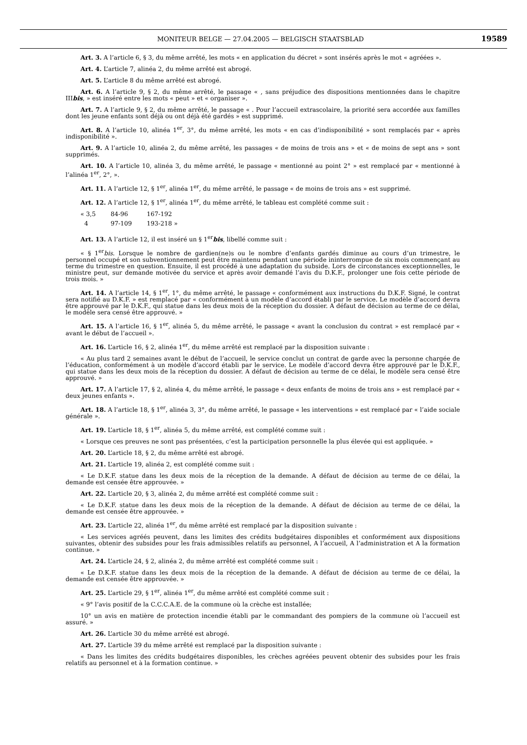MONITEUR BELGE — 27.04.2005 — BELGISCH STAATSBLAD 19589
Art. 3. A l’article 6, § 3, du même arrêté, les mots « en application du décret » sont insérés après le mot « agréées ».
Art. 4. L’article 7, alinéa 2, du même arrêté est abrogé.
Art. 5. L’article 8 du même arrêté est abrogé.
Art. 6. A l’article 9, § 2, du même arrêté, le passage « , sans préjudice des dispositions mentionnées dans le chapitre IIIbis, » est inséré entre les mots « peut » et « organiser ».
Art. 7. A l’article 9, § 2, du même arrêté, le passage « . Pour l’accueil extrascolaire, la priorité sera accordée aux familles dont les jeune enfants sont déjà ou ont déjà été gardés » est supprimé.
Art. 8. A l’article 10, alinéa 1<sup>er</sup>, 3°, du même arrêté, les mots « en cas d’indisponibilité » sont remplacés par « après indisponibilité ».
Art. 9. A l’article 10, alinéa 2, du même arrêté, les passages « de moins de trois ans » et « de moins de sept ans » sont supprimés.
Art. 10. A l’article 10, alinéa 3, du même arrêté, le passage « mentionné au point 2° » est remplacé par « mentionné à l’alinéa 1<sup>er</sup>, 2°, ».
Art. 11. A l’article 12, § 1<sup>er</sup>, alinéa 1<sup>er</sup>, du même arrêté, le passage « de moins de trois ans » est supprimé.
Art. 12. A l’article 12, § 1<sup>er</sup>, alinéa 1<sup>er</sup>, du même arrêté, le tableau est complété comme suit :
| « 3,5 | 84-96 | 167-192 |
| 4 | 97-109 | 193-218 » |
Art. 13. A l’article 12, il est inséré un § 1<sup>er</sup>bis, libellé comme suit :
« § 1<sup>er</sup>bis. Lorsque le nombre de gardien(ne)s ou le nombre d’enfants gardés diminue au cours d’un trimestre, le personnel occupé et son subventionnement peut être maintenu pendant une période ininterrompue de six mois commençant au terme du trimestre en question. Ensuite, il est procédé à une adaptation du subside. Lors de circonstances exceptionnelles, le ministre peut, sur demande motivée du service et après avoir demandé l’avis du D.K.F., prolonger une fois cette période de trois mois. »
Art. 14. A l’article 14, § 1<sup>er</sup>, 1°, du même arrêté, le passage « conformément aux instructions du D.K.F. Signé, le contrat sera notifié au D.K.F. » est remplacé par « conformément à un modèle d’accord établi par le service. Le modèle d’accord devra être approuvé par le D.K.F., qui statue dans les deux mois de la réception du dossier. A défaut de décision au terme de ce délai, le modèle sera censé être approuvé. »
Art. 15. A l’article 16, § 1<sup>er</sup>, alinéa 5, du même arrêté, le passage « avant la conclusion du contrat » est remplacé par « avant le début de l’accueil ».
Art. 16. L’article 16, § 2, alinéa 1<sup>er</sup>, du même arrêté est remplacé par la disposition suivante :
« Au plus tard 2 semaines avant le début de l’accueil, le service conclut un contrat de garde avec la personne chargée de l’éducation, conformément à un modèle d’accord établi par le service. Le modèle d’accord devra être approuvé par le D.K.F., qui statue dans les deux mois de la réception du dossier. A défaut de décision au terme de ce délai, le modèle sera censé être approuvé. »
Art. 17. A l’article 17, § 2, alinéa 4, du même arrêté, le passage « deux enfants de moins de trois ans » est remplacé par « deux jeunes enfants ».
Art. 18. A l’article 18, § 1<sup>er</sup>, alinéa 3, 3°, du même arrêté, le passage « les interventions » est remplacé par « l’aide sociale générale ».
Art. 19. L’article 18, § 1<sup>er</sup>, alinéa 5, du même arrêté, est complété comme suit :
« Lorsque ces preuves ne sont pas présentées, c’est la participation personnelle la plus élevée qui est appliquée. »
Art. 20. L’article 18, § 2, du même arrêté est abrogé.
Art. 21. L’article 19, alinéa 2, est complété comme suit :
« Le D.K.F. statue dans les deux mois de la réception de la demande. A défaut de décision au terme de ce délai, la demande est censée être approuvée. »
Art. 22. L’article 20, § 3, alinéa 2, du même arrêté est complété comme suit :
« Le D.K.F. statue dans les deux mois de la réception de la demande. A défaut de décision au terme de ce délai, la demande est censée être approuvée. »
Art. 23. L’article 22, alinéa 1<sup>er</sup>, du même arrêté est remplacé par la disposition suivante :
« Les services agréés peuvent, dans les limites des crédits budgétaires disponibles et conformément aux dispositions suivantes, obtenir des subsides pour les frais admissibles relatifs au personnel, A l’accueil, A l’administration et A la formation continue. »
Art. 24. L’article 24, § 2, alinéa 2, du même arrêté est complété comme suit :
« Le D.K.F. statue dans les deux mois de la réception de la demande. A défaut de décision au terme de ce délai, la demande est censée être approuvée. »
Art. 25. L’article 29, § 1<sup>er</sup>, alinéa 1<sup>er</sup>, du même arrêté est complété comme suit :
« 9° l’avis positif de la C.C.C.A.E. de la commune où la crèche est installée;
10° un avis en matière de protection incendie établi par le commandant des pompiers de la commune où l’accueil est assuré. »
Art. 26. L’article 30 du même arrêté est abrogé.
Art. 27. L’article 39 du même arrêté est remplacé par la disposition suivante :
« Dans les limites des crédits budgétaires disponibles, les crèches agréées peuvent obtenir des subsides pour les frais relatifs au personnel et à la formation continue. »